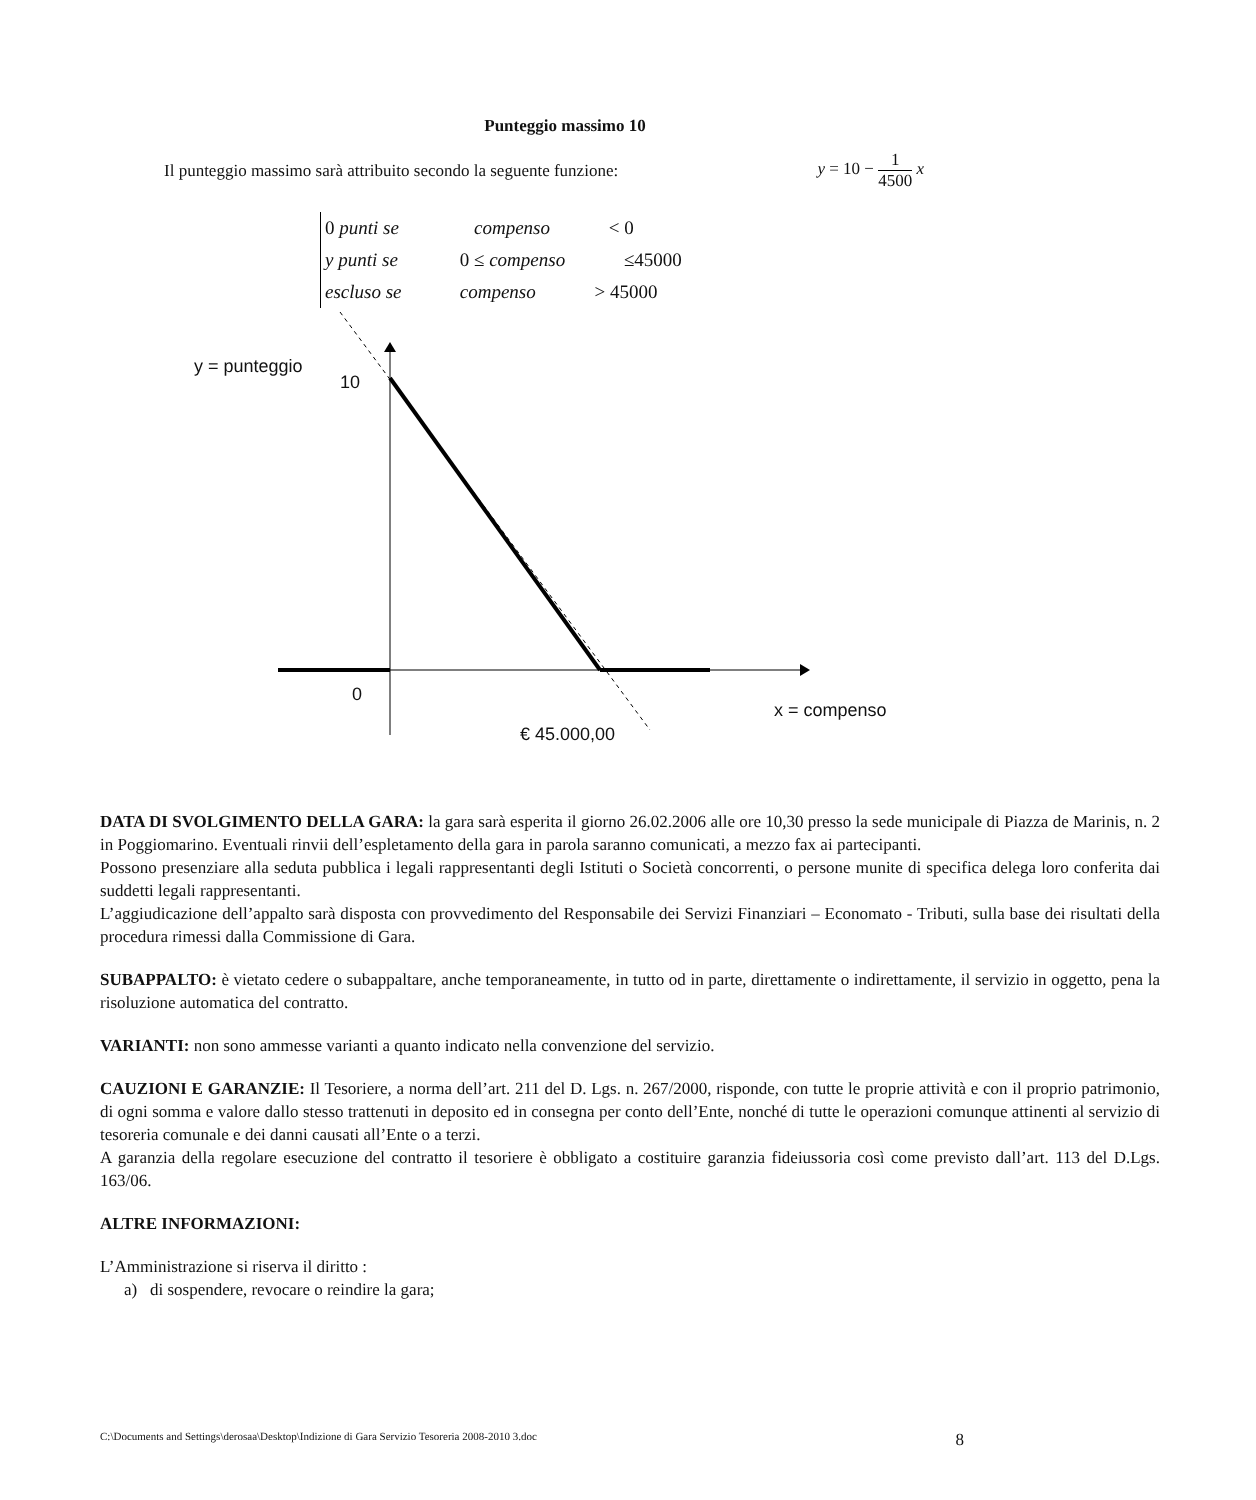Punteggio massimo 10
Il punteggio massimo sarà attribuito secondo la seguente funzione: y = 10 − 1 4500 x
0 punti se compenso < 0
y punti se 0 ≤ compenso ≤45000
escluso se compenso > 45000
y = punteggio
10
0
x = compenso
€ 45.000,00
DATA DI SVOLGIMENTO DELLA GARA: la gara sarà esperita il giorno 26.02.2006 alle ore 10,30 presso la sede municipale di Piazza de Marinis, n. 2 in Poggiomarino. Eventuali rinvii dell’espletamento della gara in parola saranno comunicati, a mezzo fax ai partecipanti.
Possono presenziare alla seduta pubblica i legali rappresentanti degli Istituti o Società concorrenti, o persone munite di specifica delega loro conferita dai suddetti legali rappresentanti.
L’aggiudicazione dell’appalto sarà disposta con provvedimento del Responsabile dei Servizi Finanziari – Economato - Tributi, sulla base dei risultati della procedura rimessi dalla Commissione di Gara.
SUBAPPALTO: è vietato cedere o subappaltare, anche temporaneamente, in tutto od in parte, direttamente o indirettamente, il servizio in oggetto, pena la risoluzione automatica del contratto.
VARIANTI: non sono ammesse varianti a quanto indicato nella convenzione del servizio.
CAUZIONI E GARANZIE: Il Tesoriere, a norma dell’art. 211 del D. Lgs. n. 267/2000, risponde, con tutte le proprie attività e con il proprio patrimonio, di ogni somma e valore dallo stesso trattenuti in deposito ed in consegna per conto dell’Ente, nonché di tutte le operazioni comunque attinenti al servizio di tesoreria comunale e dei danni causati all’Ente o a terzi.
A garanzia della regolare esecuzione del contratto il tesoriere è obbligato a costituire garanzia fideiussoria così come previsto dall’art. 113 del D.Lgs. 163/06.
ALTRE INFORMAZIONI:
L’Amministrazione si riserva il diritto :
a) di sospendere, revocare o reindire la gara;
C:\Documents and Settings\derosaa\Desktop\Indizione di Gara Servizio Tesoreria 2008-2010 3.doc 8